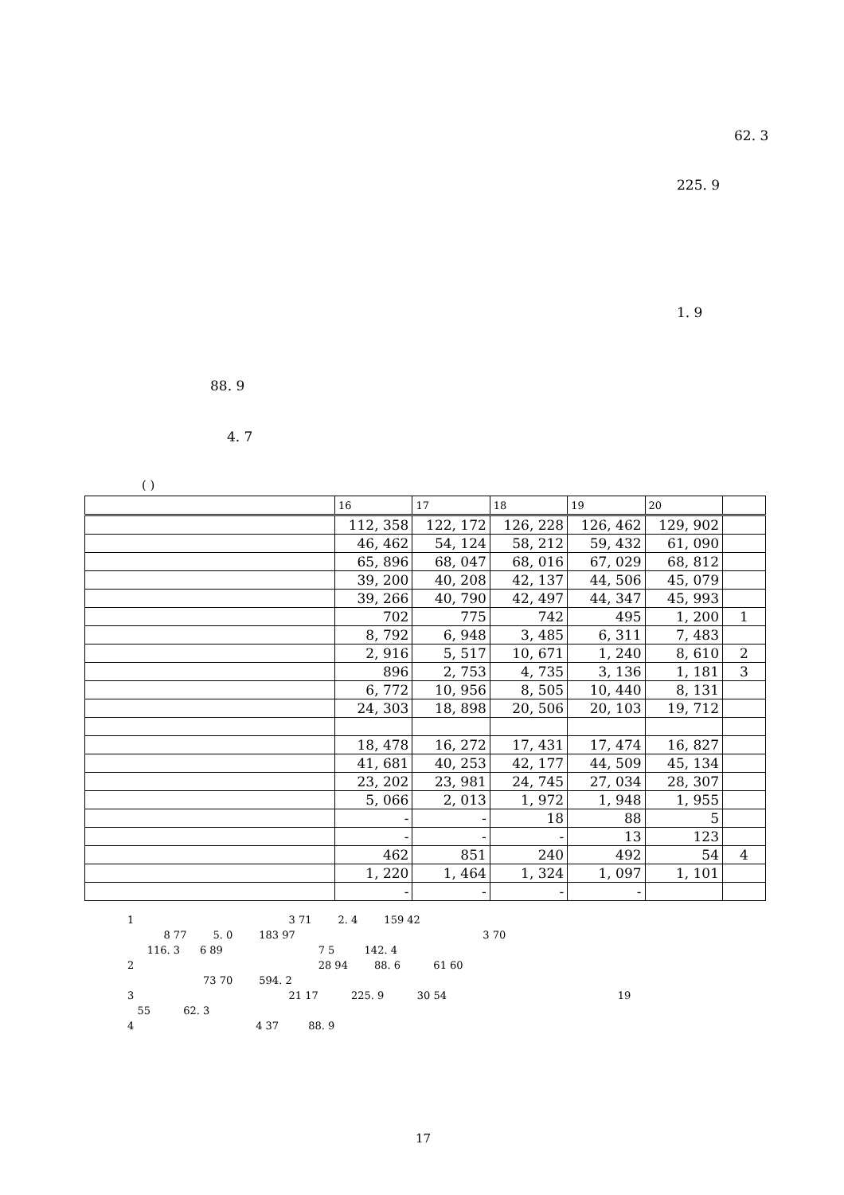62. 3
225. 9
1. 9
88. 9
4. 7
( )
| | 16 | 17 | 18 | 19 | 20 | |
| --- | --- | --- | --- | --- | --- | --- |
| | 112, 358 | 122, 172 | 126, 228 | 126, 462 | 129, 902 | |
| | 46, 462 | 54, 124 | 58, 212 | 59, 432 | 61, 090 | |
| | 65, 896 | 68, 047 | 68, 016 | 67, 029 | 68, 812 | |
| | 39, 200 | 40, 208 | 42, 137 | 44, 506 | 45, 079 | |
| | 39, 266 | 40, 790 | 42, 497 | 44, 347 | 45, 993 | |
| | 702 | 775 | 742 | 495 | 1, 200 | 1 |
| | 8, 792 | 6, 948 | 3, 485 | 6, 311 | 7, 483 | |
| | 2, 916 | 5, 517 | 10, 671 | 1, 240 | 8, 610 | 2 |
| | 896 | 2, 753 | 4, 735 | 3, 136 | 1, 181 | 3 |
| | 6, 772 | 10, 956 | 8, 505 | 10, 440 | 8, 131 | |
| | 24, 303 | 18, 898 | 20, 506 | 20, 103 | 19, 712 | |
| | 18, 478 | 16, 272 | 17, 431 | 17, 474 | 16, 827 | |
| | 41, 681 | 40, 253 | 42, 177 | 44, 509 | 45, 134 | |
| | 23, 202 | 23, 981 | 24, 745 | 27, 034 | 28, 307 | |
| | 5, 066 | 2, 013 | 1, 972 | 1, 948 | 1, 955 | |
| | - | - | 18 | 88 | 5 | |
| | - | - | - | 13 | 123 | |
| | 462 | 851 | 240 | 492 | 54 | 4 |
| | 1, 220 | 1, 464 | 1, 324 | 1, 097 | 1, 101 | |
| | - | - | - | - | | |
1 3 71 2. 4 159 42
8 77 5. 0 183 97 3 70
116. 3 6 89 7 5 142. 4
2 28 94 88. 6 61 60
73 70 594. 2
3 21 17 225. 9 30 54 19
55 62. 3
4 4 37 88. 9
17